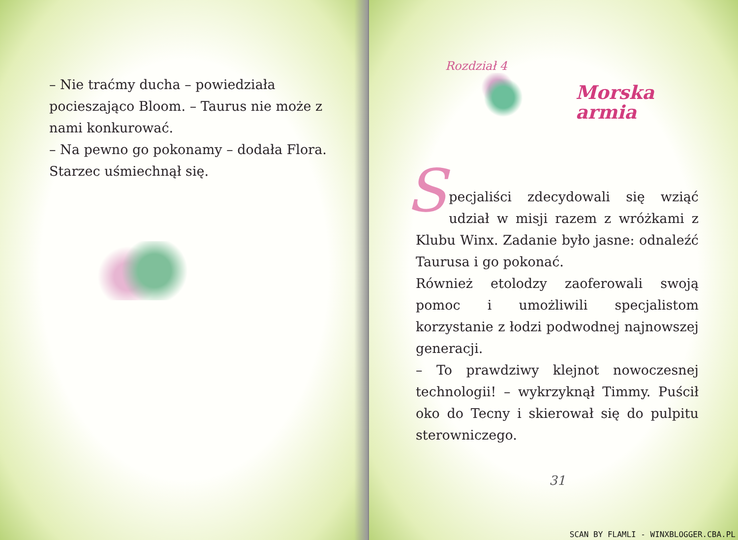– Nie traćmy ducha – powiedziała pocieszająco Bloom. – Taurus nie może z nami konkurować.
– Na pewno go pokonamy – dodała Flora.
Starzec uśmiechnął się.
Rozdział 4
Morska
armia
Specjaliści zdecydowali się wziąć udział w misji razem z wróżkami z Klubu Winx. Zadanie było jasne: odnaleźć Taurusa i go pokonać.
Również etolodzy zaoferowali swoją pomoc i umożliwili specjalistom korzystanie z łodzi podwodnej najnowszej generacji.
– To prawdziwy klejnot nowoczesnej technologii! – wykrzyknął Timmy. Puścił oko do Tecny i skierował się do pulpitu sterowniczego.
31
SCAN BY FLAMLI - WINXBLOGGER.CBA.PL